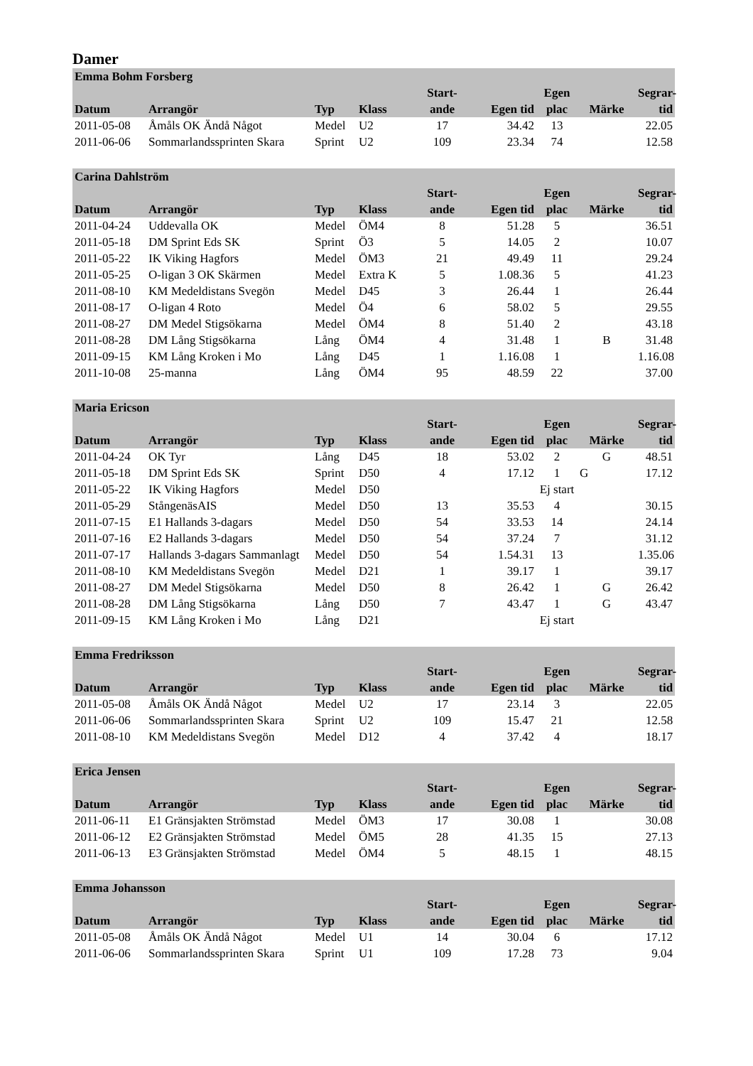Damer
| Emma Bohm Forsberg | | | | | | | | |
| --- | --- | --- | --- | --- | --- | --- | --- | --- |
| Datum | Arrangör | Typ | Klass | Start- ande | Egen tid | Egen plac | Märke | Segrar- tid |
| 2011-05-08 | Åmåls OK Ändå Något | Medel | U2 | 17 | 34.42 | 13 | | 22.05 |
| 2011-06-06 | Sommarlandssprinten Skara | Sprint | U2 | 109 | 23.34 | 74 | | 12.58 |
| Carina Dahlström | | | | | | | | |
| --- | --- | --- | --- | --- | --- | --- | --- | --- |
| Datum | Arrangör | Typ | Klass | Start- ande | Egen tid | Egen plac | Märke | Segrar- tid |
| 2011-04-24 | Uddevalla OK | Medel | ÖM4 | 8 | 51.28 | 5 | | 36.51 |
| 2011-05-18 | DM Sprint Eds SK | Sprint | Ö3 | 5 | 14.05 | 2 | | 10.07 |
| 2011-05-22 | IK Viking Hagfors | Medel | ÖM3 | 21 | 49.49 | 11 | | 29.24 |
| 2011-05-25 | O-ligan 3 OK Skärmen | Medel | Extra K | 5 | 1.08.36 | 5 | | 41.23 |
| 2011-08-10 | KM Medeldistans Svegön | Medel | D45 | 3 | 26.44 | 1 | | 26.44 |
| 2011-08-17 | O-ligan 4 Roto | Medel | Ö4 | 6 | 58.02 | 5 | | 29.55 |
| 2011-08-27 | DM Medel Stigsökarna | Medel | ÖM4 | 8 | 51.40 | 2 | | 43.18 |
| 2011-08-28 | DM Lång Stigsökarna | Lång | ÖM4 | 4 | 31.48 | 1 | B | 31.48 |
| 2011-09-15 | KM Lång Kroken i Mo | Lång | D45 | 1 | 1.16.08 | 1 | | 1.16.08 |
| 2011-10-08 | 25-manna | Lång | ÖM4 | 95 | 48.59 | 22 | | 37.00 |
| Maria Ericson | | | | | | | | |
| --- | --- | --- | --- | --- | --- | --- | --- | --- |
| Datum | Arrangör | Typ | Klass | Start- ande | Egen tid | Egen plac | Märke | Segrar- tid |
| 2011-04-24 | OK Tyr | Lång | D45 | 18 | 53.02 | 2 | G | 48.51 |
| 2011-05-18 | DM Sprint Eds SK | Sprint | D50 | 4 | 17.12 | 1 | G | 17.12 |
| 2011-05-22 | IK Viking Hagfors | Medel | D50 | | | Ej start | | |
| 2011-05-29 | StångenäsAIS | Medel | D50 | 13 | 35.53 | 4 | | 30.15 |
| 2011-07-15 | E1 Hallands 3-dagars | Medel | D50 | 54 | 33.53 | 14 | | 24.14 |
| 2011-07-16 | E2 Hallands 3-dagars | Medel | D50 | 54 | 37.24 | 7 | | 31.12 |
| 2011-07-17 | Hallands 3-dagars Sammanlagt | Medel | D50 | 54 | 1.54.31 | 13 | | 1.35.06 |
| 2011-08-10 | KM Medeldistans Svegön | Medel | D21 | 1 | 39.17 | 1 | | 39.17 |
| 2011-08-27 | DM Medel Stigsökarna | Medel | D50 | 8 | 26.42 | 1 | G | 26.42 |
| 2011-08-28 | DM Lång Stigsökarna | Lång | D50 | 7 | 43.47 | 1 | G | 43.47 |
| 2011-09-15 | KM Lång Kroken i Mo | Lång | D21 | | | Ej start | | |
| Emma Fredriksson | | | | | | | | |
| --- | --- | --- | --- | --- | --- | --- | --- | --- |
| Datum | Arrangör | Typ | Klass | Start- ande | Egen tid | Egen plac | Märke | Segrar- tid |
| 2011-05-08 | Åmåls OK Ändå Något | Medel | U2 | 17 | 23.14 | 3 | | 22.05 |
| 2011-06-06 | Sommarlandssprinten Skara | Sprint | U2 | 109 | 15.47 | 21 | | 12.58 |
| 2011-08-10 | KM Medeldistans Svegön | Medel | D12 | 4 | 37.42 | 4 | | 18.17 |
| Erica Jensen | | | | | | | | |
| --- | --- | --- | --- | --- | --- | --- | --- | --- |
| Datum | Arrangör | Typ | Klass | Start- ande | Egen tid | Egen plac | Märke | Segrar- tid |
| 2011-06-11 | E1 Gränsjakten Strömstad | Medel | ÖM3 | 17 | 30.08 | 1 | | 30.08 |
| 2011-06-12 | E2 Gränsjakten Strömstad | Medel | ÖM5 | 28 | 41.35 | 15 | | 27.13 |
| 2011-06-13 | E3 Gränsjakten Strömstad | Medel | ÖM4 | 5 | 48.15 | 1 | | 48.15 |
| Emma Johansson | | | | | | | | |
| --- | --- | --- | --- | --- | --- | --- | --- | --- |
| Datum | Arrangör | Typ | Klass | Start- ande | Egen tid | Egen plac | Märke | Segrar- tid |
| 2011-05-08 | Åmåls OK Ändå Något | Medel | U1 | 14 | 30.04 | 6 | | 17.12 |
| 2011-06-06 | Sommarlandssprinten Skara | Sprint | U1 | 109 | 17.28 | 73 | | 9.04 |